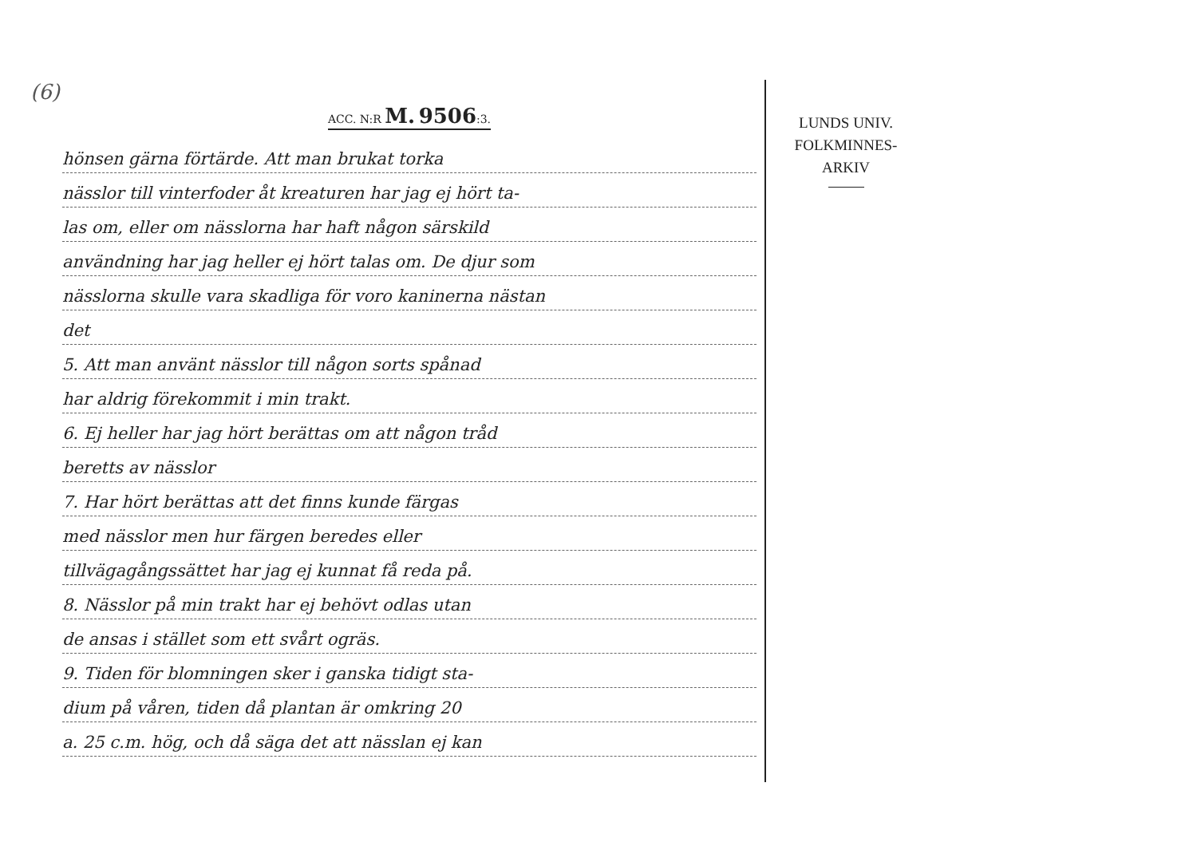(6)
ACC. N:R M. 9506:3.
hönsen gärna förtärde. Att man brukat torka
nässlor till vinterfoder åt kreaturen har jag ej hört ta-
las om, eller om nässlorna har haft någon särskild
användning har jag heller ej hört talas om. De djur som
nässlorna skulle vara skadliga för voro kaninerna nästan
det
5. Att man använt nässlor till någon sorts spånad
har aldrig förekommit i min trakt.
6. Ej heller har jag hört berättas om att någon tråd
beretts av nässlor
7. Har hört berättas att det finns kunde färgas
med nässlor men hur färgen beredes eller
tillvägagångssättet har jag ej kunnat få reda på.
8. Nässlor på min trakt har ej behövt odlas utan
de ansas i stället som ett svårt ogräs.
9. Tiden för blomningen sker i ganska tidigt sta-
dium på våren, tiden då plantan är omkring 20
a. 25 c.m. hög, och då säga det att nässlan ej kan
LUNDS UNIV.
FOLKMINNES-
ARKIV